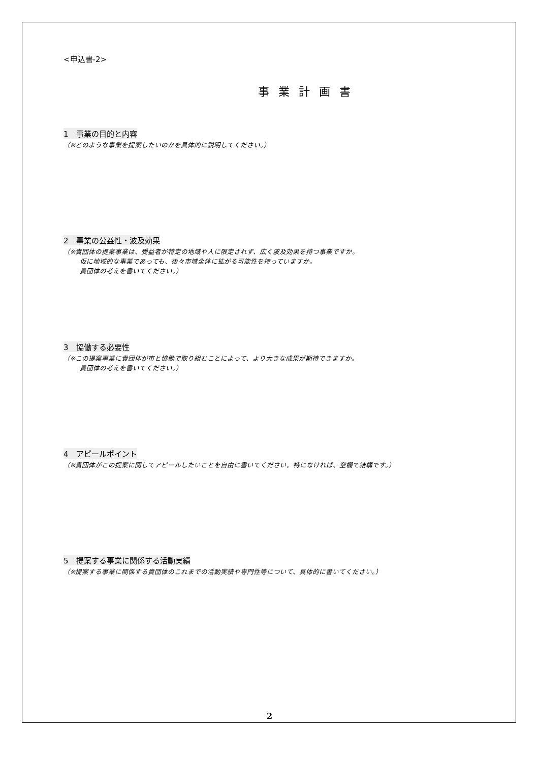<申込書-2>
事業計画書
1　事業の目的と内容
（※どのような事業を提案したいのかを具体的に説明してください。）
2　事業の公益性・波及効果
（※貴団体の提案事業は、受益者が特定の地域や人に限定されず、広く波及効果を持つ事業ですか。
仮に地域的な事業であっても、後々市域全体に拡がる可能性を持っていますか。
貴団体の考えを書いてください。）
3　協働する必要性
（※この提案事業に貴団体が市と協働で取り組むことによって、より大きな成果が期待できますか。
貴団体の考えを書いてください。）
4　アピールポイント
（※貴団体がこの提案に関してアピールしたいことを自由に書いてください。特になければ、空欄で結構です。）
5　提案する事業に関係する活動実績
（※提案する事業に関係する貴団体のこれまでの活動実績や専門性等について、具体的に書いてください。）
2